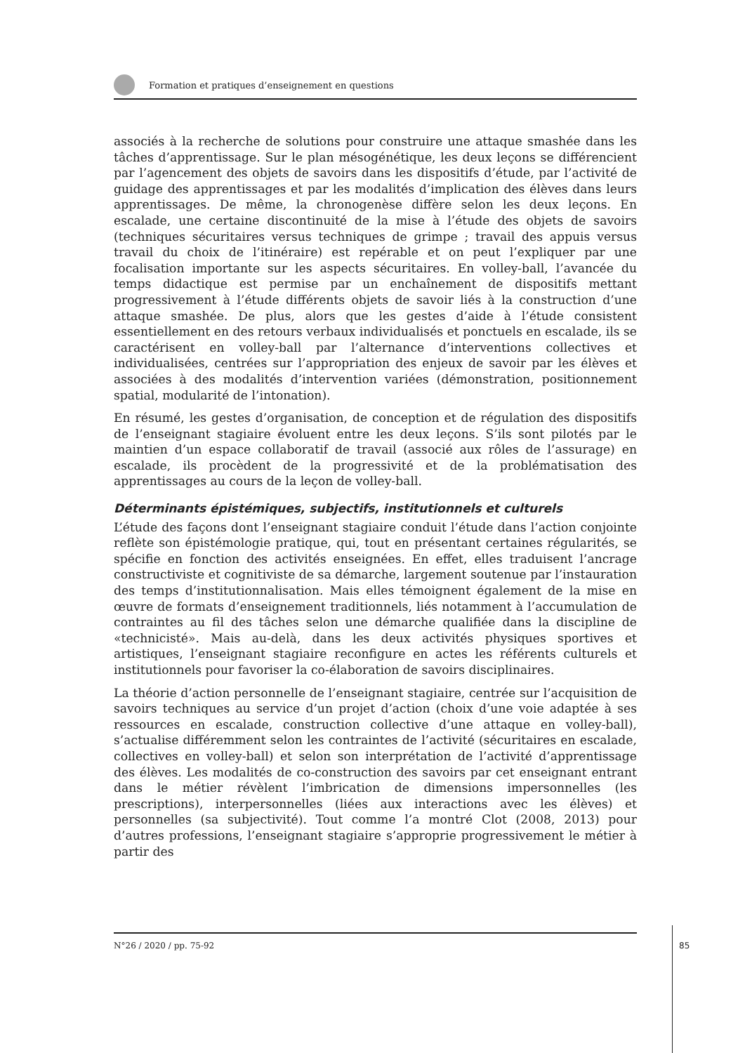Formation et pratiques d’enseignement en questions
associés à la recherche de solutions pour construire une attaque smashée dans les tâches d’apprentissage. Sur le plan mésogénétique, les deux leçons se différencient par l’agencement des objets de savoirs dans les dispositifs d’étude, par l’activité de guidage des apprentissages et par les modalités d’implication des élèves dans leurs apprentissages. De même, la chronogenèse diffère selon les deux leçons. En escalade, une certaine discontinuité de la mise à l’étude des objets de savoirs (techniques sécuritaires versus techniques de grimpe ; travail des appuis versus travail du choix de l’itinéraire) est repérable et on peut l’expliquer par une focalisation importante sur les aspects sécuritaires. En volley-ball, l’avancée du temps didactique est permise par un enchaînement de dispositifs mettant progressivement à l’étude différents objets de savoir liés à la construction d’une attaque smashée. De plus, alors que les gestes d’aide à l’étude consistent essentiellement en des retours verbaux individualisés et ponctuels en escalade, ils se caractérisent en volley-ball par l’alternance d’interventions collectives et individualisées, centrées sur l’appropriation des enjeux de savoir par les élèves et associées à des modalités d’intervention variées (démonstration, positionnement spatial, modularité de l’intonation).
En résumé, les gestes d’organisation, de conception et de régulation des dispositifs de l’enseignant stagiaire évoluent entre les deux leçons. S’ils sont pilotés par le maintien d’un espace collaboratif de travail (associé aux rôles de l’assurage) en escalade, ils procèdent de la progressivité et de la problématisation des apprentissages au cours de la leçon de volley-ball.
Déterminants épistémiques, subjectifs, institutionnels et culturels
L’étude des façons dont l’enseignant stagiaire conduit l’étude dans l’action conjointe reflète son épistémologie pratique, qui, tout en présentant certaines régularités, se spécifie en fonction des activités enseignées. En effet, elles traduisent l’ancrage constructiviste et cognitiviste de sa démarche, largement soutenue par l’instauration des temps d’institutionnalisation. Mais elles témoignent également de la mise en œuvre de formats d’enseignement traditionnels, liés notamment à l’accumulation de contraintes au fil des tâches selon une démarche qualifiée dans la discipline de «technicisté». Mais au-delà, dans les deux activités physiques sportives et artistiques, l’enseignant stagiaire reconfigure en actes les référents culturels et institutionnels pour favoriser la co-élaboration de savoirs disciplinaires.
La théorie d’action personnelle de l’enseignant stagiaire, centrée sur l’acquisition de savoirs techniques au service d’un projet d’action (choix d’une voie adaptée à ses ressources en escalade, construction collective d’une attaque en volley-ball), s’actualise différemment selon les contraintes de l’activité (sécuritaires en escalade, collectives en volley-ball) et selon son interprétation de l’activité d’apprentissage des élèves. Les modalités de co-construction des savoirs par cet enseignant entrant dans le métier révèlent l’imbrication de dimensions impersonnelles (les prescriptions), interpersonnelles (liées aux interactions avec les élèves) et personnelles (sa subjectivité). Tout comme l’a montré Clot (2008, 2013) pour d’autres professions, l’enseignant stagiaire s’approprie progressivement le métier à partir des
N°26 / 2020 / pp. 75-92
85